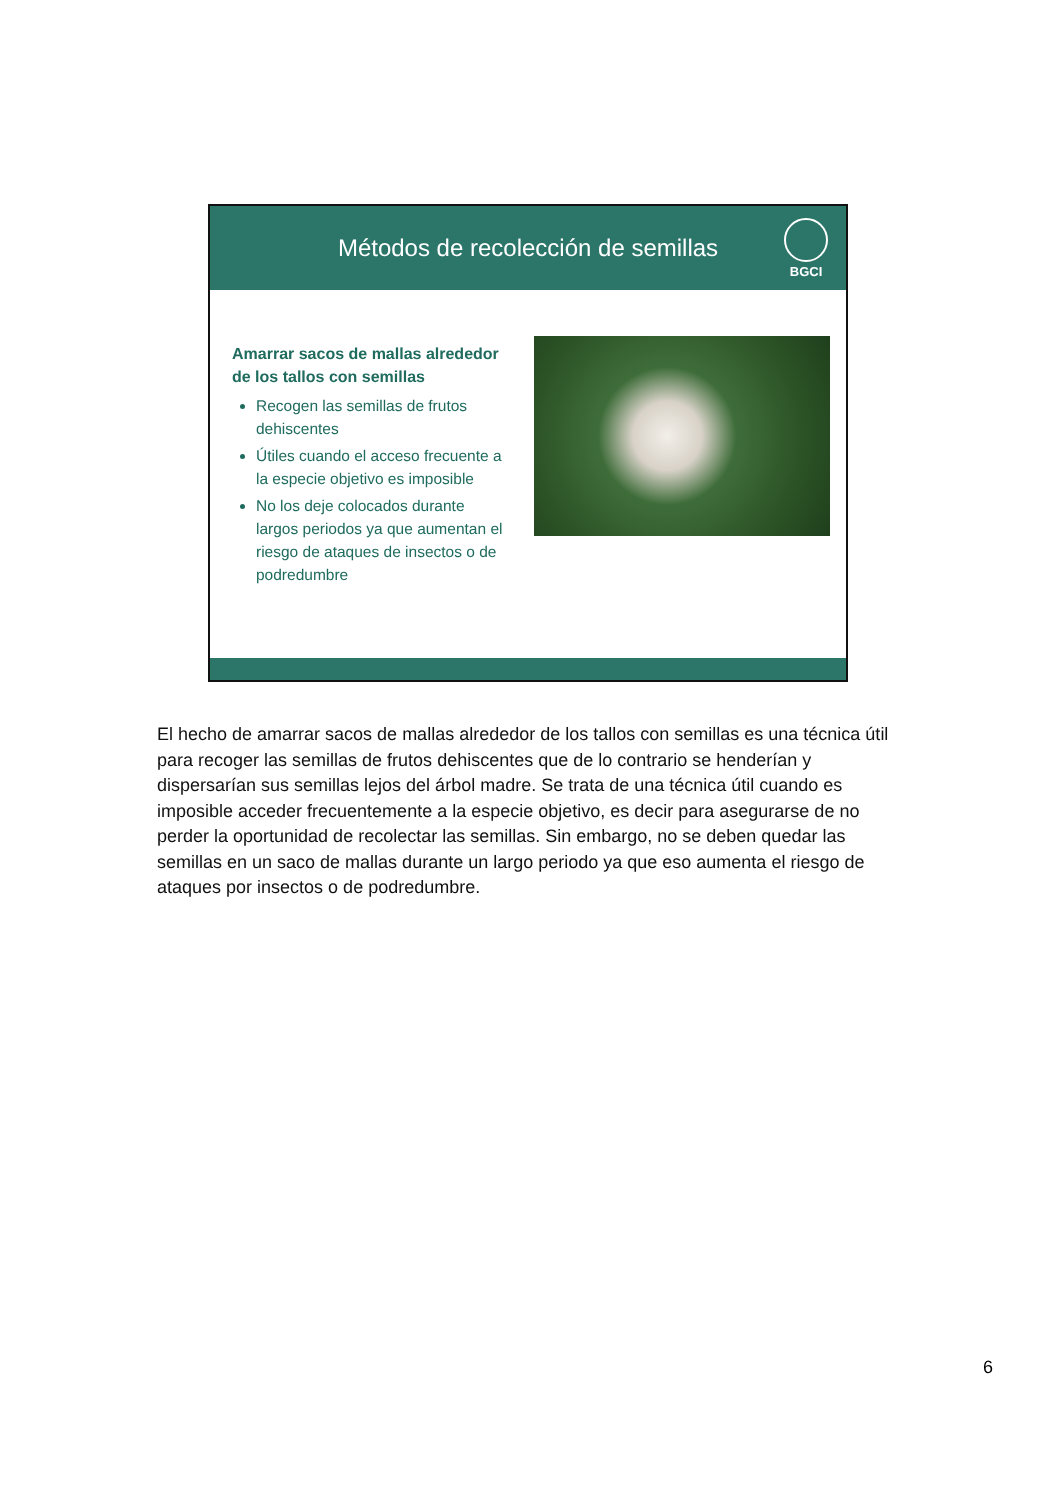Métodos de recolección de semillas
BGCI
Amarrar sacos de mallas alrededor de los tallos con semillas
Recogen las semillas de frutos dehiscentes
Útiles cuando el acceso frecuente a la especie objetivo es imposible
No los deje colocados durante largos periodos ya que aumentan el riesgo de ataques de insectos o de podredumbre
El hecho de amarrar sacos de mallas alrededor de los tallos con semillas es una técnica útil para recoger las semillas de frutos dehiscentes que de lo contrario se henderían y dispersarían sus semillas lejos del árbol madre. Se trata de una técnica útil cuando es imposible acceder frecuentemente a la especie objetivo, es decir para asegurarse de no perder la oportunidad de recolectar las semillas. Sin embargo, no se deben quedar las semillas en un saco de mallas durante un largo periodo ya que eso aumenta el riesgo de ataques por insectos o de podredumbre.
6